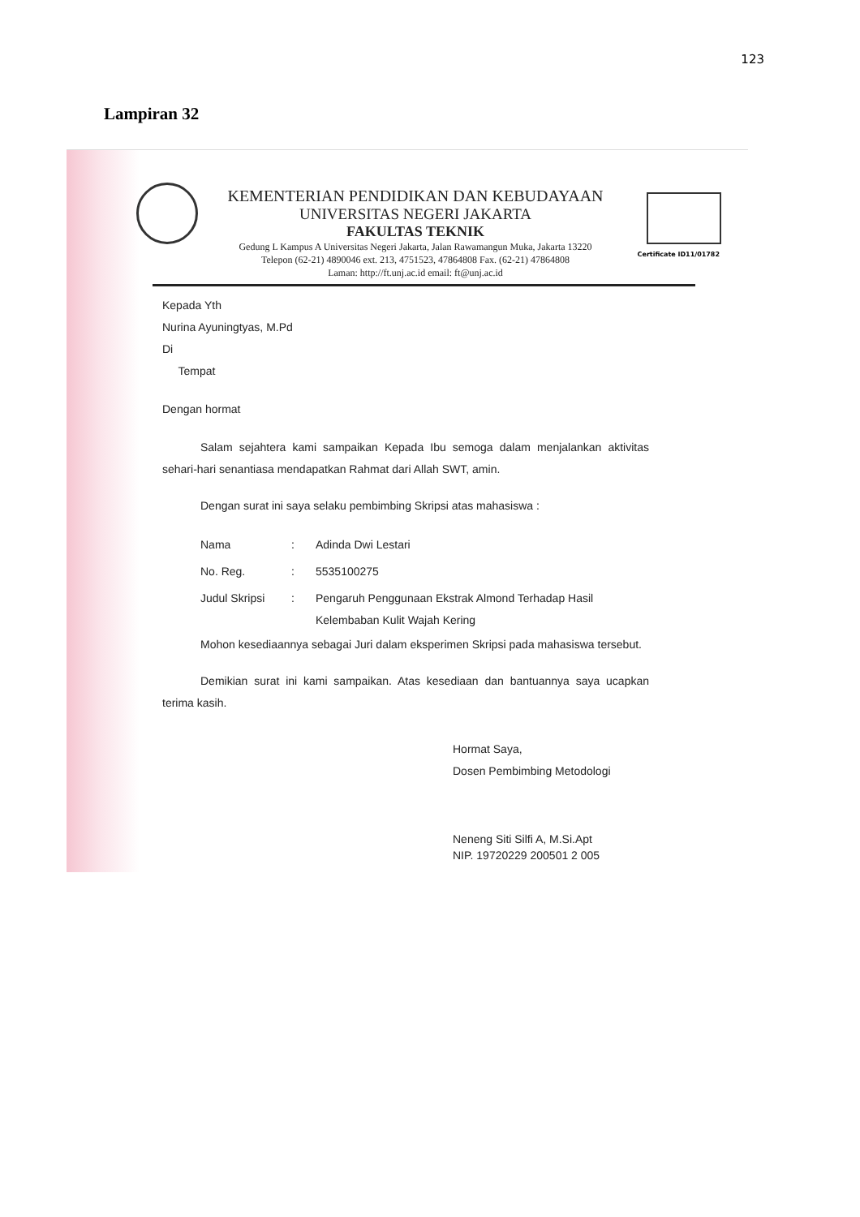123
Lampiran 32
Certificate ID11/01782
KEMENTERIAN PENDIDIKAN DAN KEBUDAYAAN
UNIVERSITAS NEGERI JAKARTA
FAKULTAS TEKNIK
Gedung L Kampus A Universitas Negeri Jakarta, Jalan Rawamangun Muka, Jakarta 13220
Telepon (62-21) 4890046 ext. 213, 4751523, 47864808 Fax. (62-21) 47864808
Laman: http://ft.unj.ac.id email: ft@unj.ac.id
Kepada Yth
Nurina Ayuningtyas, M.Pd
Di
Tempat
Dengan hormat
Salam sejahtera kami sampaikan Kepada Ibu semoga dalam menjalankan aktivitas sehari-hari senantiasa mendapatkan Rahmat dari Allah SWT, amin.
Dengan surat ini saya selaku pembimbing Skripsi atas mahasiswa :
| Nama | : | Adinda Dwi Lestari |
| No. Reg. | : | 5535100275 |
| Judul Skripsi | : | Pengaruh Penggunaan Ekstrak Almond Terhadap Hasil Kelembaban Kulit Wajah Kering |
Mohon kesediaannya sebagai Juri dalam eksperimen Skripsi pada mahasiswa tersebut.
Demikian surat ini kami sampaikan. Atas kesediaan dan bantuannya saya ucapkan terima kasih.
Hormat Saya,
Dosen Pembimbing Metodologi
Neneng Siti Silfi A, M.Si.Apt
NIP. 19720229 200501 2 005